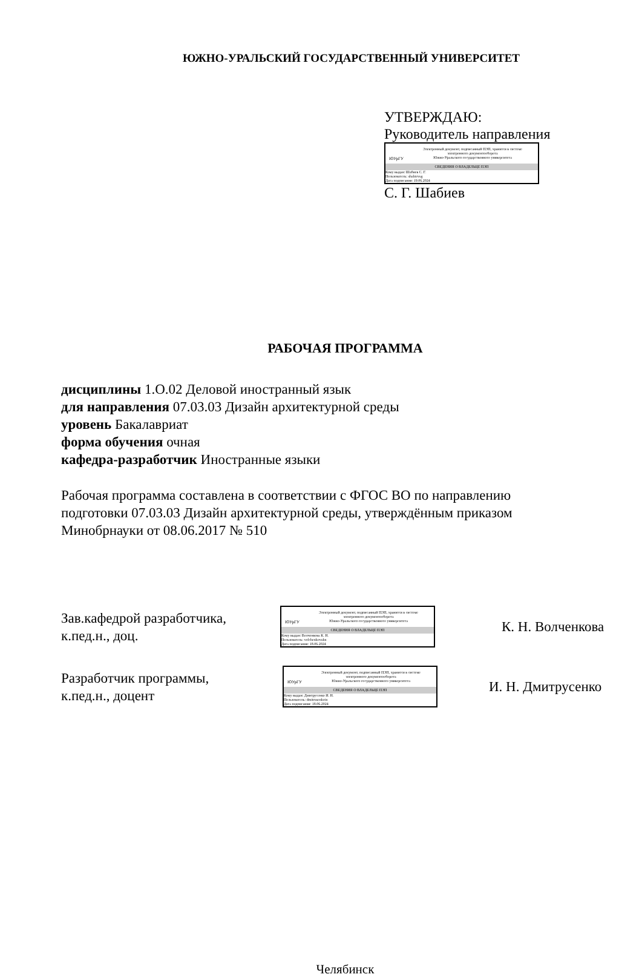ЮЖНО-УРАЛЬСКИЙ ГОСУДАРСТВЕННЫЙ УНИВЕРСИТЕТ
УТВЕРЖДАЮ:
Руководитель направления
ЮУрГУ
Электронный документ, подписанный ПЭП, хранится в системе
электронного документооборота
Южно-Уральского государственного университета
СВЕДЕНИЯ О ВЛАДЕЛЬЦЕ ПЭП
Кому выдан: Шабиев С. Г.
Пользователь: shabievsg
Дата подписания: 19.06.2024
С. Г. Шабиев
РАБОЧАЯ ПРОГРАММА
дисциплины 1.О.02 Деловой иностранный язык
для направления 07.03.03 Дизайн архитектурной среды
уровень Бакалавриат
форма обучения очная
кафедра-разработчик Иностранные языки
Рабочая программа составлена в соответствии с ФГОС ВО по направлению подготовки 07.03.03 Дизайн архитектурной среды, утверждённым приказом Минобрнауки от 08.06.2017 № 510
Зав.кафедрой разработчика,
к.пед.н., доц.
ЮУрГУ
Электронный документ, подписанный ПЭП, хранится в системе
электронного документооборота
Южно-Уральского государственного университета
СВЕДЕНИЯ О ВЛАДЕЛЬЦЕ ПЭП
Кому выдан: Волченкова К. Н.
Пользователь: volchenkovakn
Дата подписания: 18.06.2024
К. Н. Волченкова
Разработчик программы,
к.пед.н., доцент
ЮУрГУ
Электронный документ, подписанный ПЭП, хранится в системе
электронного документооборота
Южно-Уральского государственного университета
СВЕДЕНИЯ О ВЛАДЕЛЬЦЕ ПЭП
Кому выдан: Дмитрусенко И. Н.
Пользователь: dmitrusenkoin
Дата подписания: 18.06.2024
И. Н. Дмитрусенко
Челябинск